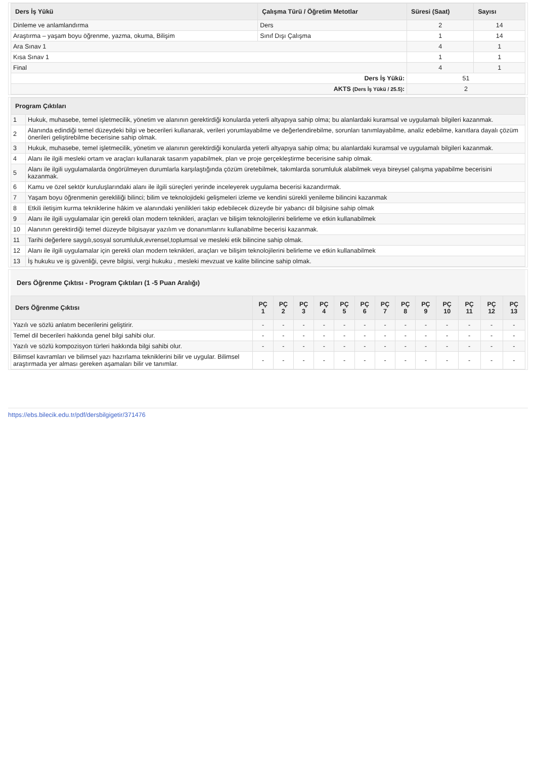| Ders İş Yükü | Çalışma Türü / Öğretim Metotlar | Süresi (Saat) | Sayısı |
| --- | --- | --- | --- |
| Dinleme ve anlamlandırma | Ders | 2 | 14 |
| Araştırma – yaşam boyu öğrenme, yazma, okuma, Bilişim | Sınıf Dışı Çalışma | 1 | 14 |
| Ara Sınav 1 | | 4 | 1 |
| Kısa Sınav 1 | | 1 | 1 |
| Final | | 4 | 1 |
| Ders İş Yükü: | | 51 | |
| AKTS (Ders İş Yükü / 25.5) : | | 2 | |
| Program Çıktıları | |
| --- | --- |
| 1 | Hukuk, muhasebe, temel işletmecilik, yönetim ve alanının gerektirdiği konularda yeterli altyapıya sahip olma; bu alanlardaki kuramsal ve uygulamalı bilgileri kazanmak. |
| 2 | Alanında edindiği temel düzeydeki bilgi ve becerileri kullanarak, verileri yorumlayabilme ve değerlendirebilme, sorunları tanımlayabilme, analiz edebilme, kanıtlara dayalı çözüm önerileri geliştirebilme becerisine sahip olmak. |
| 3 | Hukuk, muhasebe, temel işletmecilik, yönetim ve alanının gerektirdiği konularda yeterli altyapıya sahip olma; bu alanlardaki kuramsal ve uygulamalı bilgileri kazanmak. |
| 4 | Alanı ile ilgili mesleki ortam ve araçları kullanarak tasarım yapabilmek, plan ve proje gerçekleştirme becerisine sahip olmak. |
| 5 | Alanı ile ilgili uygulamalarda öngörülmeyen durumlarla karşılaştığında çözüm üretebilmek, takımlarda sorumluluk alabilmek veya bireysel çalışma yapabilme becerisini kazanmak. |
| 6 | Kamu ve özel sektör kuruluşlarındaki alanı ile ilgili süreçleri yerinde inceleyerek uygulama becerisi kazandırmak. |
| 7 | Yaşam boyu öğrenmenin gerekliliği bilinci; bilim ve teknolojideki gelişmeleri izleme ve kendini sürekli yenileme bilincini kazanmak |
| 8 | Etkili iletişim kurma tekniklerine hâkim ve alanındaki yenilikleri takip edebilecek düzeyde bir yabancı dil bilgisine sahip olmak |
| 9 | Alanı ile ilgili uygulamalar için gerekli olan modern teknikleri, araçları ve bilişim teknolojilerini belirleme ve etkin kullanabilmek |
| 10 | Alanının gerektirdiği temel düzeyde bilgisayar yazılım ve donanımlarını kullanabilme becerisi kazanmak. |
| 11 | Tarihi değerlere saygılı,sosyal sorumluluk,evrensel,toplumsal ve mesleki etik bilincine sahip olmak. |
| 12 | Alanı ile ilgili uygulamalar için gerekli olan modern teknikleri, araçları ve bilişim teknolojilerini belirleme ve etkin kullanabilmek |
| 13 | İş hukuku ve iş güvenliği, çevre bilgisi, vergi hukuku , mesleki mevzuat ve kalite bilincine sahip olmak. |
Ders Öğrenme Çıktısı - Program Çıktıları (1 -5 Puan Aralığı)
| Ders Öğrenme Çıktısı | PÇ 1 | PÇ 2 | PÇ 3 | PÇ 4 | PÇ 5 | PÇ 6 | PÇ 7 | PÇ 8 | PÇ 9 | PÇ 10 | PÇ 11 | PÇ 12 | PÇ 13 |
| --- | --- | --- | --- | --- | --- | --- | --- | --- | --- | --- | --- | --- | --- |
| Yazılı ve sözlü anlatım becerilerini geliştirir. | - | - | - | - | - | - | - | - | - | - | - | - | - |
| Temel dil becerileri hakkında genel bilgi sahibi olur. | - | - | - | - | - | - | - | - | - | - | - | - | - |
| Yazılı ve sözlü kompozisyon türleri hakkında bilgi sahibi olur. | - | - | - | - | - | - | - | - | - | - | - | - | - |
| Bilimsel kavramları ve bilimsel yazı hazırlama tekniklerini bilir ve uygular. Bilimsel araştırmada yer alması gereken aşamaları bilir ve tanımlar. | - | - | - | - | - | - | - | - | - | - | - | - | - |
https://ebs.bilecik.edu.tr/pdf/dersbilgigetir/371476